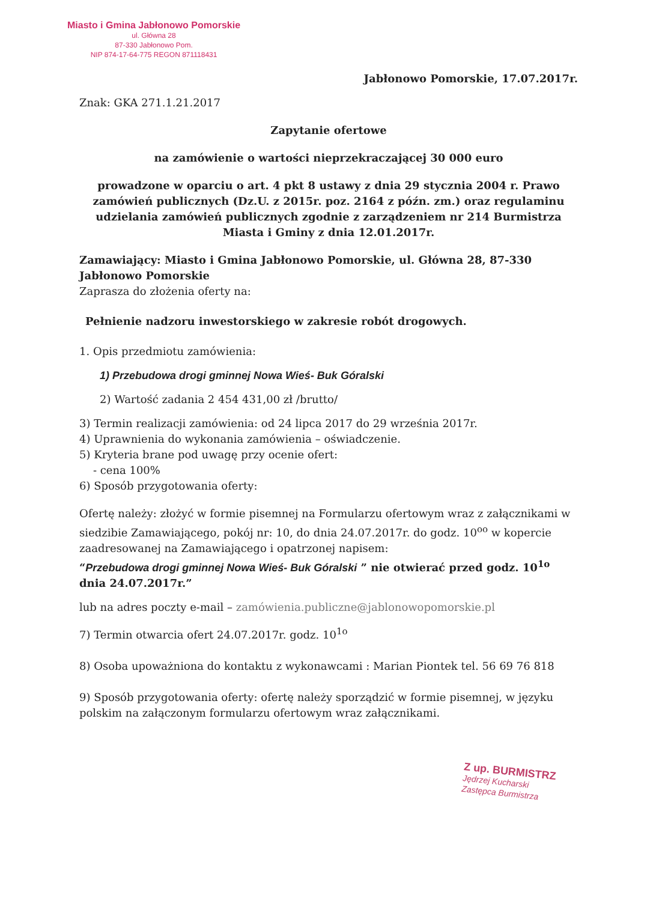Miasto i Gmina Jabłonowo Pomorskie
ul. Główna 28
87-330 Jabłonowo Pom.
NIP 874-17-64-775 REGON 871118431
Jabłonowo Pomorskie, 17.07.2017r.
Znak: GKA 271.1.21.2017
Zapytanie ofertowe
na zamówienie o wartości nieprzekraczającej 30 000 euro
prowadzone w oparciu o art. 4 pkt 8 ustawy z dnia 29 stycznia 2004 r. Prawo zamówień publicznych (Dz.U. z 2015r. poz. 2164 z późn. zm.) oraz regulaminu udzielania zamówień publicznych zgodnie z zarządzeniem nr 214 Burmistrza Miasta i Gminy z dnia 12.01.2017r.
Zamawiający: Miasto i Gmina Jabłonowo Pomorskie, ul. Główna 28, 87-330 Jabłonowo Pomorskie
Zaprasza do złożenia oferty na:
Pełnienie nadzoru inwestorskiego w zakresie robót drogowych.
1. Opis przedmiotu zamówienia:
1) Przebudowa drogi gminnej Nowa Wieś- Buk Góralski
2) Wartość zadania 2 454 431,00 zł /brutto/
3) Termin realizacji zamówienia: od 24 lipca 2017 do 29 września 2017r.
4) Uprawnienia do wykonania zamówienia – oświadczenie.
5) Kryteria brane pod uwagę przy ocenie ofert:
- cena 100%
6) Sposób przygotowania oferty:
Ofertę należy: złożyć w formie pisemnej na Formularzu ofertowym wraz z załącznikami w siedzibie Zamawiającego, pokój nr: 10, do dnia 24.07.2017r. do godz. 10<sup>oo</sup> w kopercie zaadresowanej na Zamawiającego i opatrzonej napisem:
“Przebudowa drogi gminnej Nowa Wieś- Buk Góralski ” nie otwierać przed godz. 10<sup>1o</sup> dnia 24.07.2017r.”
lub na adres poczty e-mail – zamówienia.publiczne@jablonowopomorskie.pl
7) Termin otwarcia ofert 24.07.2017r. godz. 10<sup>1o</sup>
8) Osoba upoważniona do kontaktu z wykonawcami : Marian Piontek tel. 56 69 76 818
9) Sposób przygotowania oferty: ofertę należy sporządzić w formie pisemnej, w języku polskim na załączonym formularzu ofertowym wraz załącznikami.
Z up. BURMISTRZ
Jędrzej Kucharski
Zastępca Burmistrza